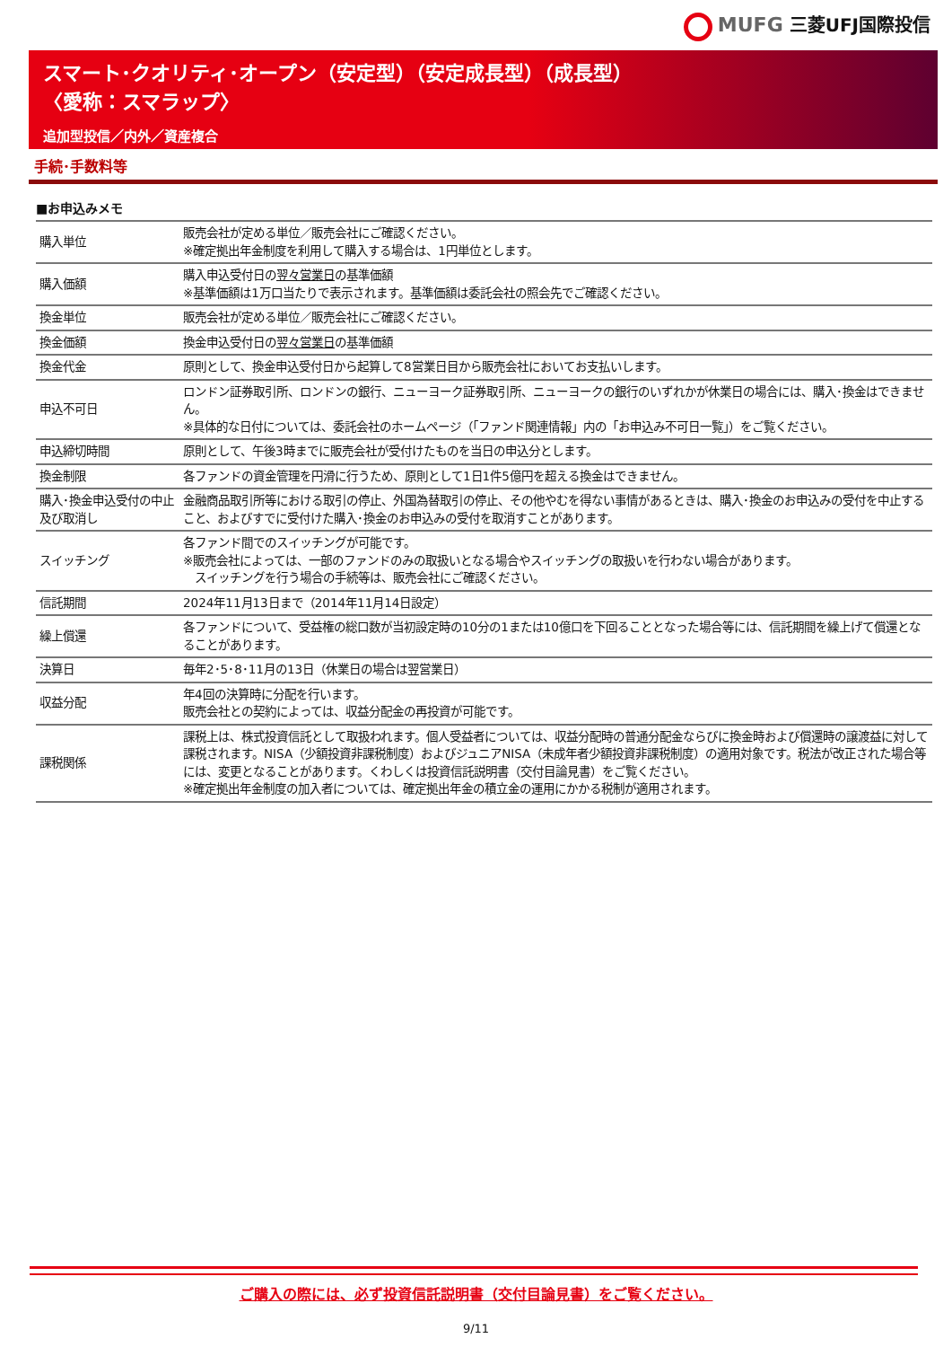MUFG 三菱UFJ国際投信
スマート･クオリティ･オープン（安定型）（安定成長型）（成長型）
〈愛称：スマラップ〉
追加型投信／内外／資産複合
手続･手数料等
■お申込みメモ
| 購入単位 | 販売会社が定める単位／販売会社にご確認ください。 ※確定拠出年金制度を利用して購入する場合は、1円単位とします。 |
| 購入価額 | 購入申込受付日の 翌々営業日 の基準価額 ※基準価額は1万口当たりで表示されます。基準価額は委託会社の照会先でご確認ください。 |
| 換金単位 | 販売会社が定める単位／販売会社にご確認ください。 |
| 換金価額 | 換金申込受付日の 翌々営業日 の基準価額 |
| 換金代金 | 原則として、換金申込受付日から起算して8営業日目から販売会社においてお支払いします。 |
| 申込不可日 | ロンドン証券取引所、ロンドンの銀行、ニューヨーク証券取引所、ニューヨークの銀行のいずれかが休業日の場合には、購入･換金はできません。 ※具体的な日付については、委託会社のホームページ（「ファンド関連情報」内の「お申込み不可日一覧」）をご覧ください。 |
| 申込締切時間 | 原則として、午後3時までに販売会社が受付けたものを当日の申込分とします。 |
| 換金制限 | 各ファンドの資金管理を円滑に行うため、原則として1日1件5億円を超える換金はできません。 |
| 購入･換金申込受付の中止及び取消し | 金融商品取引所等における取引の停止、外国為替取引の停止、その他やむを得ない事情があるときは、購入･換金のお申込みの受付を中止すること、およびすでに受付けた購入･換金のお申込みの受付を取消すことがあります。 |
| スイッチング | 各ファンド間でのスイッチングが可能です。 ※販売会社によっては、一部のファンドのみの取扱いとなる場合やスイッチングの取扱いを行わない場合があります。 スイッチングを行う場合の手続等は、販売会社にご確認ください。 |
| 信託期間 | 2024年11月13日まで（2014年11月14日設定） |
| 繰上償還 | 各ファンドについて、受益権の総口数が当初設定時の10分の1または10億口を下回ることとなった場合等には、信託期間を繰上げて償還となることがあります。 |
| 決算日 | 毎年2･5･8･11月の13日（休業日の場合は翌営業日） |
| 収益分配 | 年4回の決算時に分配を行います。 販売会社との契約によっては、収益分配金の再投資が可能です。 |
| 課税関係 | 課税上は、株式投資信託として取扱われます。個人受益者については、収益分配時の普通分配金ならびに換金時および償還時の譲渡益に対して課税されます。NISA（少額投資非課税制度）およびジュニアNISA（未成年者少額投資非課税制度）の適用対象です。税法が改正された場合等には、変更となることがあります。くわしくは投資信託説明書（交付目論見書）をご覧ください。 ※確定拠出年金制度の加入者については、確定拠出年金の積立金の運用にかかる税制が適用されます。 |
ご購入の際には、必ず投資信託説明書（交付目論見書）をご覧ください。
9/11